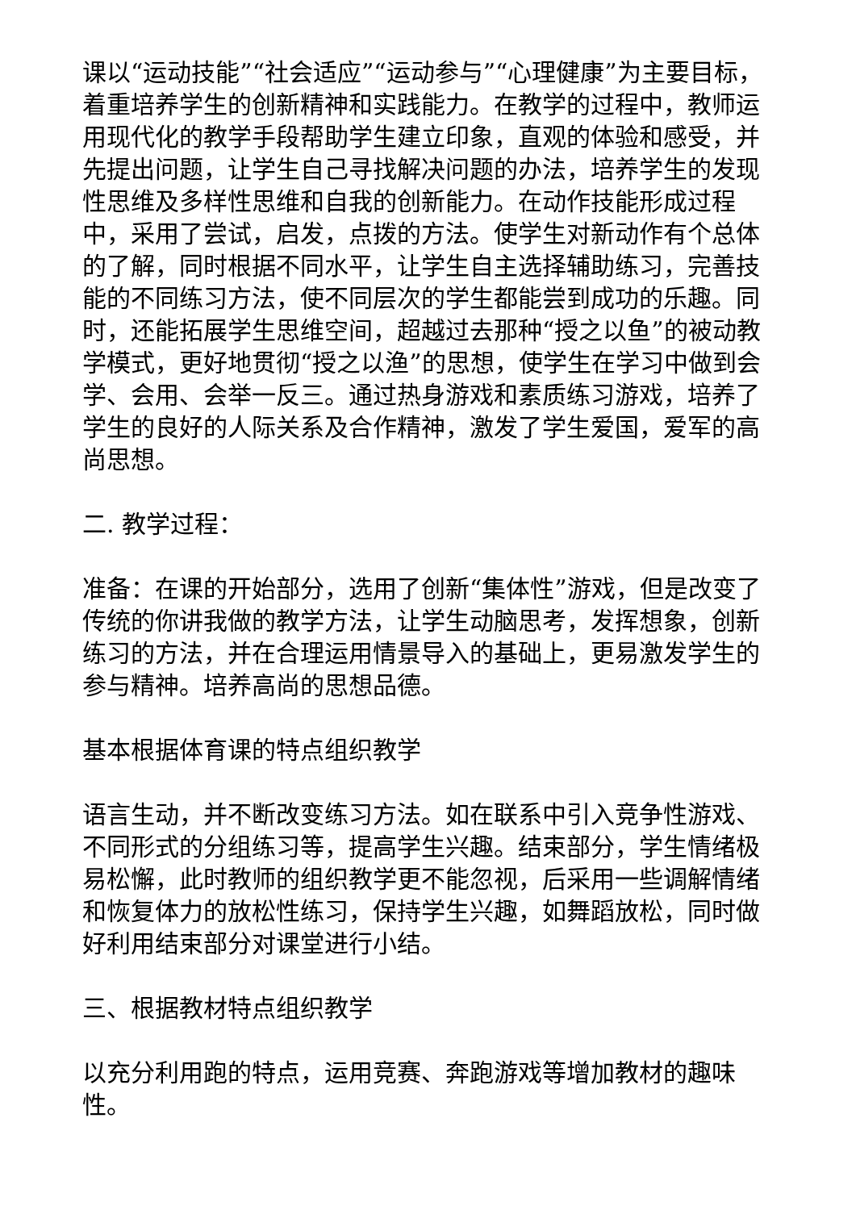课以“运动技能”“社会适应”“运动参与”“心理健康”为主要目标，着重培养学生的创新精神和实践能力。在教学的过程中，教师运用现代化的教学手段帮助学生建立印象，直观的体验和感受，并先提出问题，让学生自己寻找解决问题的办法，培养学生的发现性思维及多样性思维和自我的创新能力。在动作技能形成过程中，采用了尝试，启发，点拨的方法。使学生对新动作有个总体的了解，同时根据不同水平，让学生自主选择辅助练习，完善技能的不同练习方法，使不同层次的学生都能尝到成功的乐趣。同时，还能拓展学生思维空间，超越过去那种“授之以鱼”的被动教学模式，更好地贯彻“授之以渔”的思想，使学生在学习中做到会学、会用、会举一反三。通过热身游戏和素质练习游戏，培养了学生的良好的人际关系及合作精神，激发了学生爱国，爱军的高尚思想。
二. 教学过程：
准备：在课的开始部分，选用了创新“集体性”游戏，但是改变了传统的你讲我做的教学方法，让学生动脑思考，发挥想象，创新练习的方法，并在合理运用情景导入的基础上，更易激发学生的参与精神。培养高尚的思想品德。
基本根据体育课的特点组织教学
语言生动，并不断改变练习方法。如在联系中引入竞争性游戏、不同形式的分组练习等，提高学生兴趣。结束部分，学生情绪极易松懈，此时教师的组织教学更不能忽视，后采用一些调解情绪和恢复体力的放松性练习，保持学生兴趣，如舞蹈放松，同时做好利用结束部分对课堂进行小结。
三、根据教材特点组织教学
以充分利用跑的特点，运用竞赛、奔跑游戏等增加教材的趣味性。